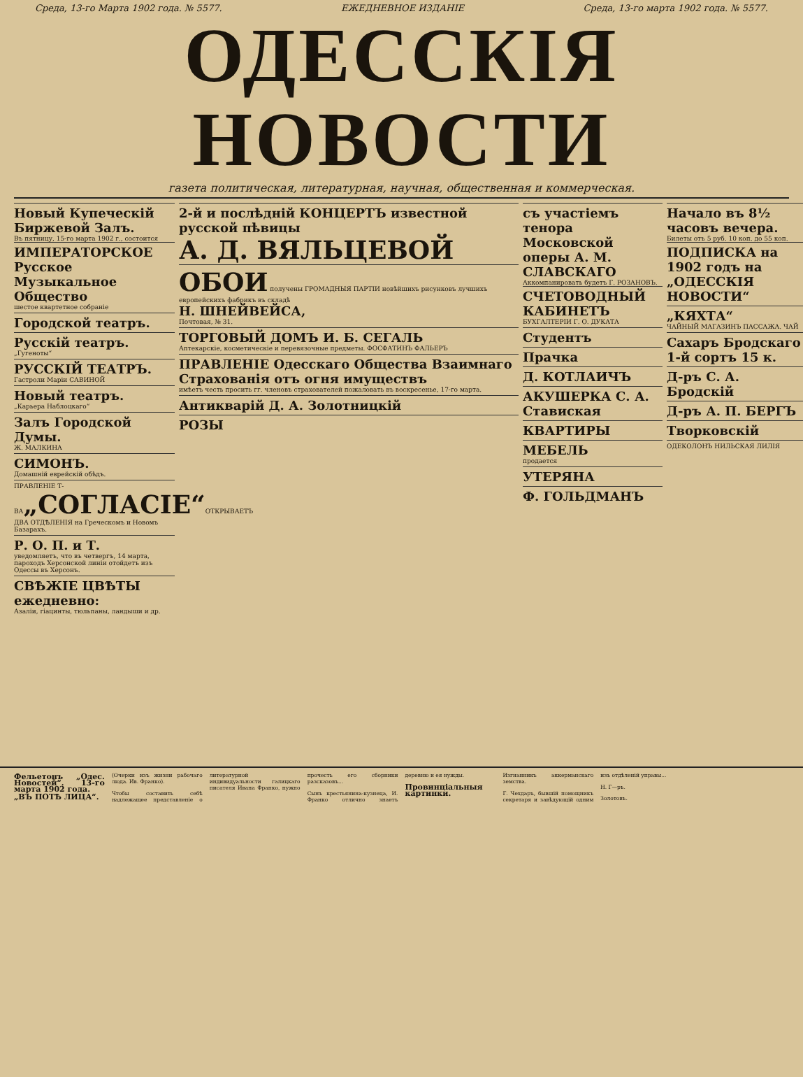Среда, 13-го Марта 1902 года. № 5577. ЕЖЕДНЕВНОЕ ИЗДАНІЕ Среда, 13-го марта 1902 года. № 5577.
ОДЕССКІЯ НОВОСТИ
газета политическая, литературная, научная, общественная и коммерческая.
Новый Купеческій Биржевой Залъ.
Въ пятницу, 15-го марта 1902 г., состоится
ИМПЕРАТОРСКОЕ Русское Музыкальное Общество
шестое квартетное собраніе
Городской театръ.
Русскій театръ.
„Гугеноты“
РУССКІЙ ТЕАТРЪ.
Гастроли Маріи САВИНОЙ
Новый театръ.
„Карьера Наблоцкаго“
Залъ Городской Думы.
Ж. МАЛКИНА
СИМОНЪ.
Домашній еврейскій обѣдъ.
ПРАВЛЕНІЕ Т-ВА„СОГЛАСІЕ“ОТКРЫВАЕТЪ ДВА ОТДѢЛЕНІЯ на Греческомъ и Новомъ Базарахъ.
Р. О. П. и Т.
уведомляетъ, что въ четвергъ, 14 марта, пароходъ Херсонской линіи отойдетъ изъ Одессы въ Херсонъ.
СВѢЖІЕ ЦВѢТЫ ежедневно:
Азаліи, гіацинты, тюльпаны, ландыши и др.
2-й и послѣдній КОНЦЕРТЪ известной русской пѣвицы
А. Д. ВЯЛЬЦЕВОЙ
ОБОИ получены ГРОМАДНЫЯ ПАРТІИ новѣйшихъ рисунковъ лучшихъ европейскихъ фабрикъ въ складѣ
Н. ШНЕЙВЕЙСА,
Почтовая, № 31.
ТОРГОВЫЙ ДОМЪ И. Б. СЕГАЛЬ
Аптекарскіе, косметическіе и перевязочные предметы. ФОСФАТИНЪ ФАЛЬЕРЪ
ПРАВЛЕНІЕ Одесскаго Общества Взаимнаго Страхованія отъ огня имуществъ
имѣетъ честь просить гг. членовъ страхователей пожаловать въ воскресенье, 17-го марта.
Антикварій Д. А. Золотницкій
РОЗЫ
съ участіемъ тенора Московской оперы А. М. СЛАВСКАГО
Аккомпанировать будетъ Г. РОЗАНОВЪ.
СЧЕТОВОДНЫЙ КАБИНЕТЪ
БУХГАЛТЕРІИ Г. О. ДУКАТА
Студентъ
Прачка
Д. КОТЛАИЧЪ
АКУШЕРКА С. А. Ставиская
КВАРТИРЫ
МЕБЕЛЬ
продается
УТЕРЯНА
Ф. ГОЛЬДМАНЪ
Начало въ 8½ часовъ вечера.
Билеты отъ 5 руб. 10 коп. до 55 коп.
ПОДПИСКА на 1902 годъ на „ОДЕССКІЯ НОВОСТИ“
„КЯХТА“ЧАЙНЫЙ МАГАЗИНЪ ПАССАЖА. ЧАЙ
Сахаръ Бродскаго 1-й сортъ 15 к.
Д-ръ С. А. Бродскій
Д-ръ А. П. БЕРГЪ
Творковскій
ОДЕКОЛОНЪ НИЛЬСКАЯ ЛИЛІЯ
Фельетонъ „Одес. Новостей“. 13-го марта 1902 года.
„ВЪ ПОТѢ ЛИЦА“.
(Очерки изъ жизни рабочаго люда. Ив. Франко).
Чтобы составить себѣ надлежащее представленіе о литературной индивидуальности галицкаго писателя Ивана Франко, нужно прочесть его сборники разсказовъ...
Сынъ крестьянина-кузнеца, И. Франко отлично знаетъ деревню и ея нужды.
Провинціальныя картинки.
Изгнанникъ аккерманскаго земства.
Г. Чехдаръ, бывшій помощникъ секретаря и завѣдующій одним изъ отдѣленій управы...
Н. Г—ръ.
Золотовъ.